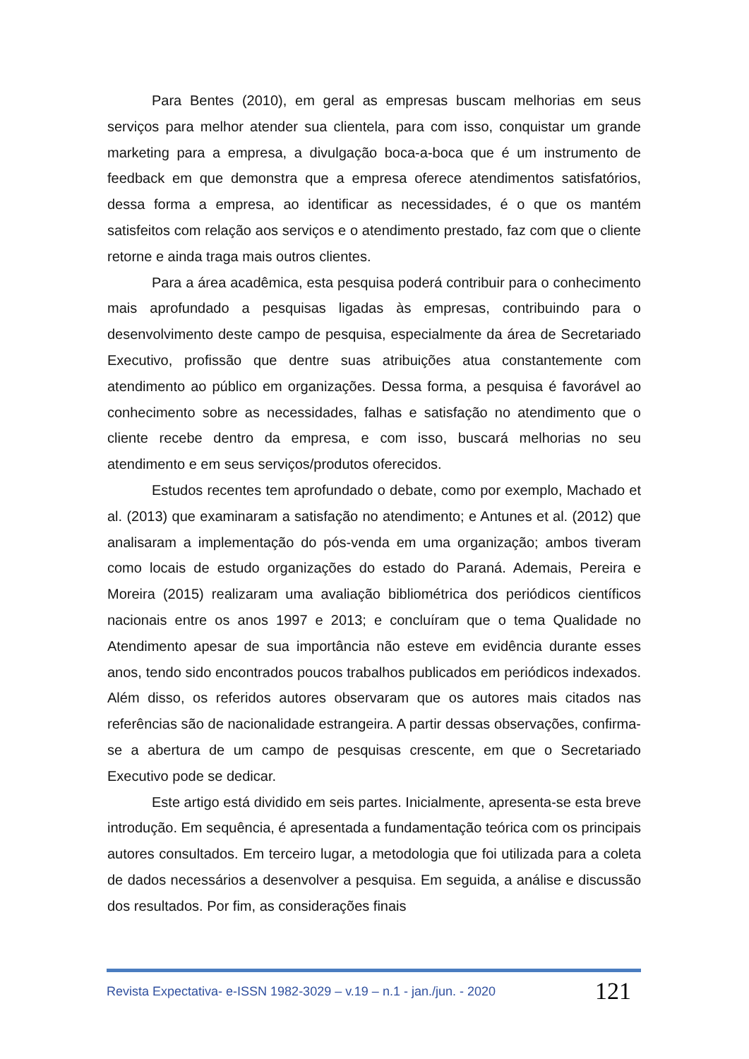Para Bentes (2010), em geral as empresas buscam melhorias em seus serviços para melhor atender sua clientela, para com isso, conquistar um grande marketing para a empresa, a divulgação boca-a-boca que é um instrumento de feedback em que demonstra que a empresa oferece atendimentos satisfatórios, dessa forma a empresa, ao identificar as necessidades, é o que os mantém satisfeitos com relação aos serviços e o atendimento prestado, faz com que o cliente retorne e ainda traga mais outros clientes.
Para a área acadêmica, esta pesquisa poderá contribuir para o conhecimento mais aprofundado a pesquisas ligadas às empresas, contribuindo para o desenvolvimento deste campo de pesquisa, especialmente da área de Secretariado Executivo, profissão que dentre suas atribuições atua constantemente com atendimento ao público em organizações. Dessa forma, a pesquisa é favorável ao conhecimento sobre as necessidades, falhas e satisfação no atendimento que o cliente recebe dentro da empresa, e com isso, buscará melhorias no seu atendimento e em seus serviços/produtos oferecidos.
Estudos recentes tem aprofundado o debate, como por exemplo, Machado et al. (2013) que examinaram a satisfação no atendimento; e Antunes et al. (2012) que analisaram a implementação do pós-venda em uma organização; ambos tiveram como locais de estudo organizações do estado do Paraná. Ademais, Pereira e Moreira (2015) realizaram uma avaliação bibliométrica dos periódicos científicos nacionais entre os anos 1997 e 2013; e concluíram que o tema Qualidade no Atendimento apesar de sua importância não esteve em evidência durante esses anos, tendo sido encontrados poucos trabalhos publicados em periódicos indexados. Além disso, os referidos autores observaram que os autores mais citados nas referências são de nacionalidade estrangeira. A partir dessas observações, confirma-se a abertura de um campo de pesquisas crescente, em que o Secretariado Executivo pode se dedicar.
Este artigo está dividido em seis partes. Inicialmente, apresenta-se esta breve introdução. Em sequência, é apresentada a fundamentação teórica com os principais autores consultados. Em terceiro lugar, a metodologia que foi utilizada para a coleta de dados necessários a desenvolver a pesquisa. Em seguida, a análise e discussão dos resultados. Por fim, as considerações finais
Revista Expectativa- e-ISSN 1982-3029 – v.19 – n.1 - jan./jun. - 2020 121